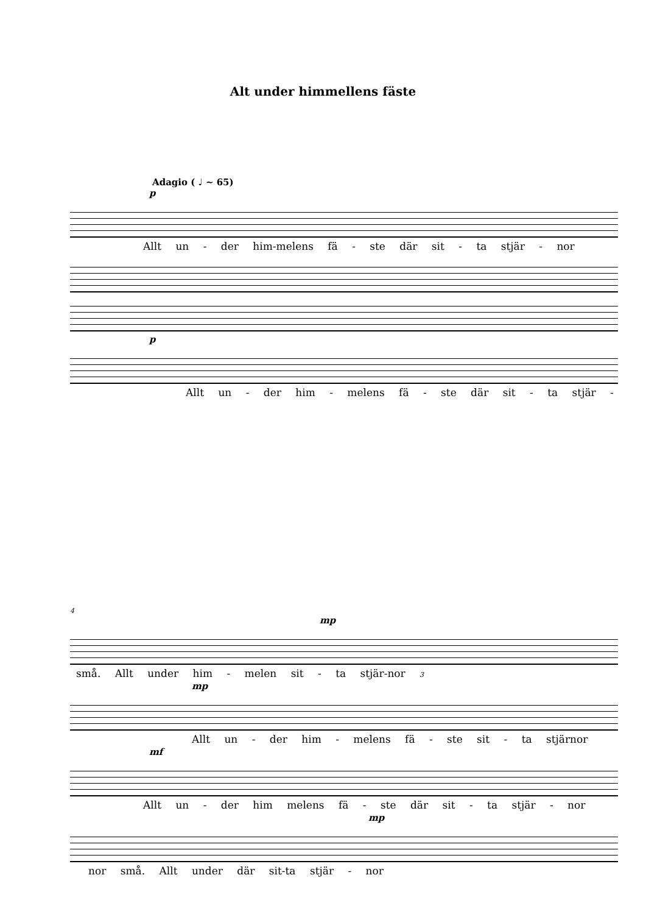Alt under himmellens fäste
Adagio ( ♩ ~ 65)
p
Allt un - der him-melens fä - ste där sit - ta stjär - nor
p
Allt un - der him - melens fä - ste där sit - ta stjär -
4
mp
små. Allt under him - melen sit - ta stjär-nor 3
mp
Allt un - der him - melens fä - ste sit - ta stjärnor
mf
Allt un - der him melens fä - ste där sit - ta stjär - nor
mp
nor små. Allt under där sit-ta stjär - nor